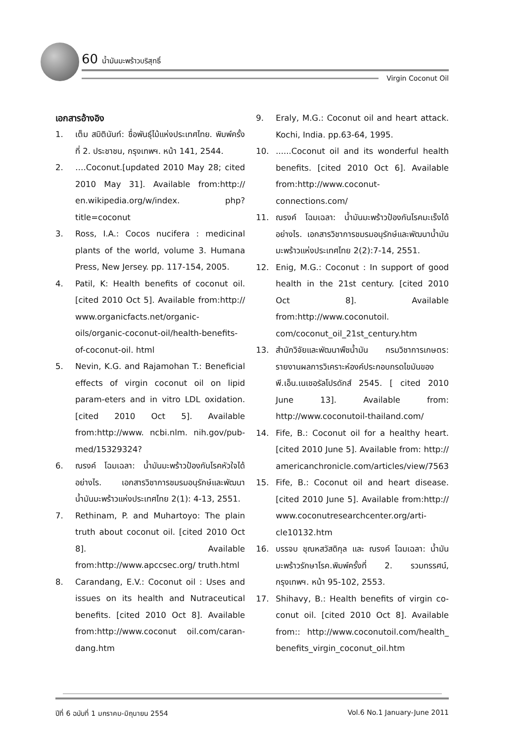60 น้ำมันมะพร้าวบริสุทธิ์
Virgin Coconut Oil
เอกสารอ้างอิง
1. เต็ม สมิตินันท์: ชื่อพันธุ์ไม้แห่งประเทศไทย. พิมพ์ครั้งที่ 2. ประชาชน, กรุงเทพฯ. หน้า 141, 2544.
2. ….Coconut.[updated 2010 May 28; cited 2010 May 31]. Available from:http:// en.wikipedia.org/w/index. php?title=coconut
3. Ross, I.A.: Cocos nucifera : medicinal plants of the world, volume 3. Humana Press, New Jersey. pp. 117-154, 2005.
4. Patil, K: Health benefits of coconut oil. [cited 2010 Oct 5]. Available from:http:// www.organicfacts.net/organic-oils/organic-coconut-oil/health-benefits-of-coconut-oil. html
5. Nevin, K.G. and Rajamohan T.: Beneficial effects of virgin coconut oil on lipid param-eters and in vitro LDL oxidation. [cited 2010 Oct 5]. Available from:http://www. ncbi.nlm. nih.gov/pub-med/15329324?
6. ณรงค์ โฉมเฉลา: น้ำมันมะพร้าวป้องกันโรคหัวใจได้อย่างไร. เอกสารวิชาการชมรมอนุรักษ์และพัฒนาน้ำมันมะพร้าวแห่งประเทศไทย 2(1): 4-13, 2551.
7. Rethinam, P. and Muhartoyo: The plain truth about coconut oil. [cited 2010 Oct 8]. Available from:http://www.apccsec.org/ truth.html
8. Carandang, E.V.: Coconut oil : Uses and issues on its health and Nutraceutical benefits. [cited 2010 Oct 8]. Available from:http://www.coconut oil.com/caran-dang.htm
9. Eraly, M.G.: Coconut oil and heart attack. Kochi, India. pp.63-64, 1995.
10.......Coconut oil and its wonderful health benefits. [cited 2010 Oct 6]. Available from:http://www.coconut-connections.com/
11. ณรงค์ โฉมเฉลา: น้ำมันมะพร้าวป้องกันโรคมะเร็งได้อย่างไร. เอกสารวิชาการชมรมอนุรักษ์และพัฒนาน้ำมันมะพร้าวแห่งประเทศไทย 2(2):7-14, 2551.
12. Enig, M.G.: Coconut : In support of good health in the 21st century. [cited 2010 Oct 8]. Available from:http://www.coconutoil. com/coconut_oil_21st_century.htm
13. สำนักวิจัยและพัฒนาพืชน้ำมัน กรมวิชาการเกษตร: รายงานผลการวิเคราะห์องค์ประกอบกรดไขมันของพี.เอ็น.เนเชอรัลโปรดักส์ 2545. [ cited 2010 June 13]. Available from: http://www.coconutoil-thailand.com/
14. Fife, B.: Coconut oil for a healthy heart. [cited 2010 June 5]. Available from: http:// americanchronicle.com/articles/view/7563
15. Fife, B.: Coconut oil and heart disease. [cited 2010 June 5]. Available from:http:// www.coconutresearchcenter.org/arti-cle10132.htm
16. บรรจบ ชุณหสวัสดิกุล และ ณรงค์ โฉมเฉลา: น้ำมันมะพร้าวรักษาโรค.พิมพ์ครั้งที่ 2. รวมทรรศน์, กรุงเทพฯ. หน้า 95-102, 2553.
17. Shihavy, B.: Health benefits of virgin co-conut oil. [cited 2010 Oct 8]. Available from:: http://www.coconutoil.com/health_ benefits_virgin_coconut_oil.htm
ปีที่ 6 ฉบับที่ 1 มกราคม-มิถุนายน 2554 Vol.6 No.1 January-June 2011